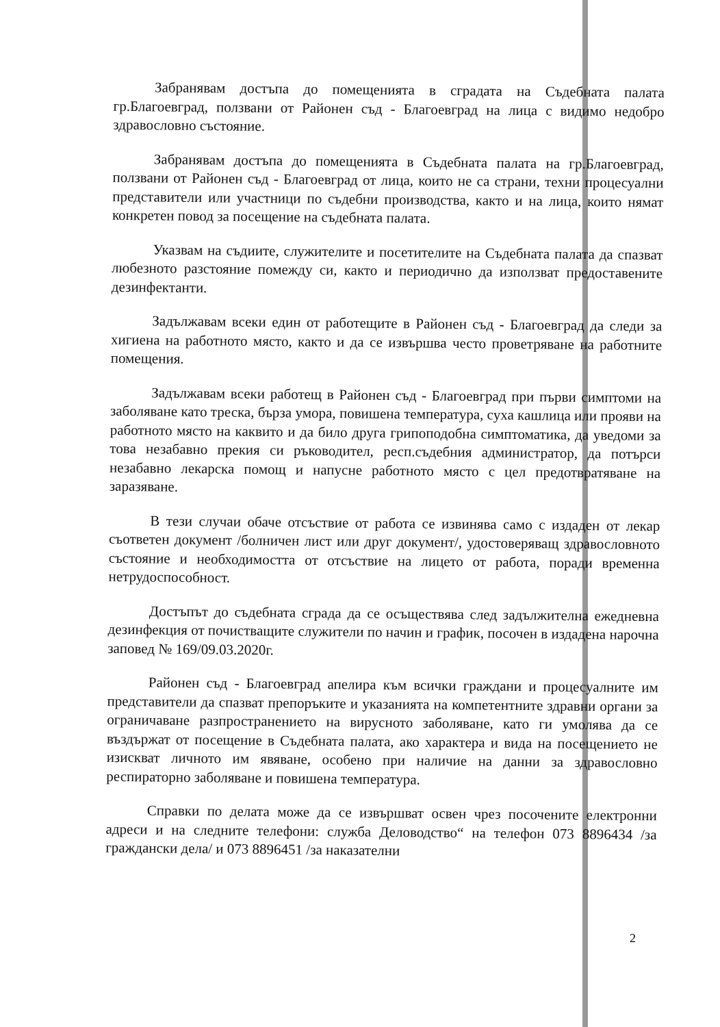Забранявам достъпа до помещенията в сградата на Съдебната палата гр.Благоевград, ползвани от Районен съд - Благоевград на лица с видимо недобро здравословно състояние.
Забранявам достъпа до помещенията в Съдебната палата на гр.Благоевград, ползвани от Районен съд - Благоевград от лица, които не са страни, техни процесуални представители или участници по съдебни производства, както и на лица, които нямат конкретен повод за посещение на съдебната палата.
Указвам на съдиите, служителите и посетителите на Съдебната палата да спазват любезното разстояние помежду си, както и периодично да използват предоставените дезинфектанти.
Задължавам всеки един от работещите в Районен съд - Благоевград да следи за хигиена на работното място, както и да се извършва често проветряване на работните помещения.
Задължавам всеки работещ в Районен съд - Благоевград при първи симптоми на заболяване като треска, бърза умора, повишена температура, суха кашлица или прояви на работното място на каквито и да било друга грипоподобна симптоматика, да уведоми за това незабавно прекия си ръководител, респ.съдебния администратор, да потърси незабавно лекарска помощ и напусне работното място с цел предотвратяване на заразяване.
В тези случаи обаче отсъствие от работа се извинява само с издаден от лекар съответен документ /болничен лист или друг документ/, удостоверяващ здравословното състояние и необходимостта от отсъствие на лицето от работа, поради временна нетрудоспособност.
Достъпът до съдебната сграда да се осъществява след задължителна ежедневна дезинфекция от почистващите служители по начин и график, посочен в издадена нарочна заповед № 169/09.03.2020г.
Районен съд - Благоевград апелира към всички граждани и процесуалните им представители да спазват препоръките и указанията на компетентните здравни органи за ограничаване разпространението на вирусното заболяване, като ги умолява да се въздържат от посещение в Съдебната палата, ако характера и вида на посещението не изискват личното им явяване, особено при наличие на данни за здравословно респираторно заболяване и повишена температура.
Справки по делата може да се извършват освен чрез посочените електронни адреси и на следните телефони: служба Деловодство“ на телефон 073 8896434 /за граждански дела/ и 073 8896451 /за наказателни
2